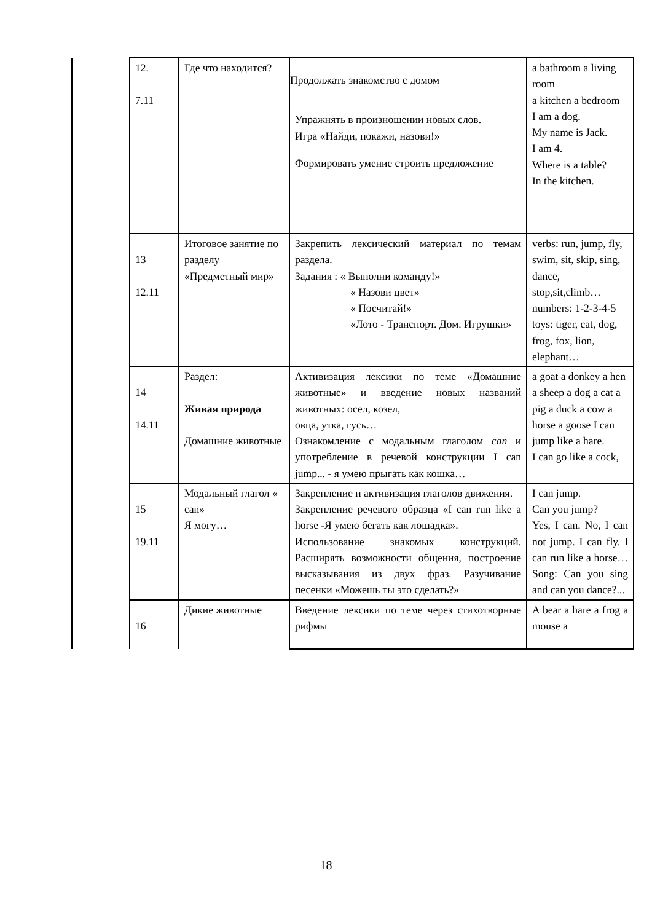| | 12. 7.11 | Где что находится? | Продолжать знакомство с домом Упражнять в произношении новых слов. Игра «Найди, покажи, назови!» Формировать умение строить предложение | a bathroom a living room a kitchen a bedroom I am a dog. My name is Jack. I am 4. Where is a table? In the kitchen. |
| | 13 12.11 | Итоговое занятие по разделу «Предметный мир» | Закрепить лексический материал по темам раздела. Задания : « Выполни команду!» « Назови цвет» « Посчитай!» «Лото - Транспорт. Дом. Игрушки» | verbs: run, jump, fly, swim, sit, skip, sing, dance, stop,sit,climb… numbers: 1-2-3-4-5 toys: tiger, cat, dog, frog, fox, lion, elephant… |
| | 14 14.11 | Раздел: Живая природа Домашние животные | Активизация лексики по теме «Домашние животные» и введение новых названий животных: осел, козел, овца, утка, гусь… Ознакомление с модальным глаголом can и употребление в речевой конструкции I can jump... - я умею прыгать как кошка… | a goat a donkey a hen a sheep a dog a cat a pig a duck a cow a horse a goose I can jump like a hare. I can go like a cock, |
| | 15 19.11 | Модальный глагол « can» Я могу… | Закрепление и активизация глаголов движения. Закрепление речевого образца «I can run like a horse -Я умею бегать как лошадка». Использование знакомых конструкций. Расширять возможности общения, построение высказывания из двух фраз. Разучивание песенки «Можешь ты это сделать?» | I can jump. Can you jump? Yes, I can. No, I can not jump. I can fly. I can run like a horse… Song: Can you sing and can you dance?... |
| | 16 | Дикие животные | Введение лексики по теме через стихотворные рифмы | A bear a hare a frog a mouse a |
18